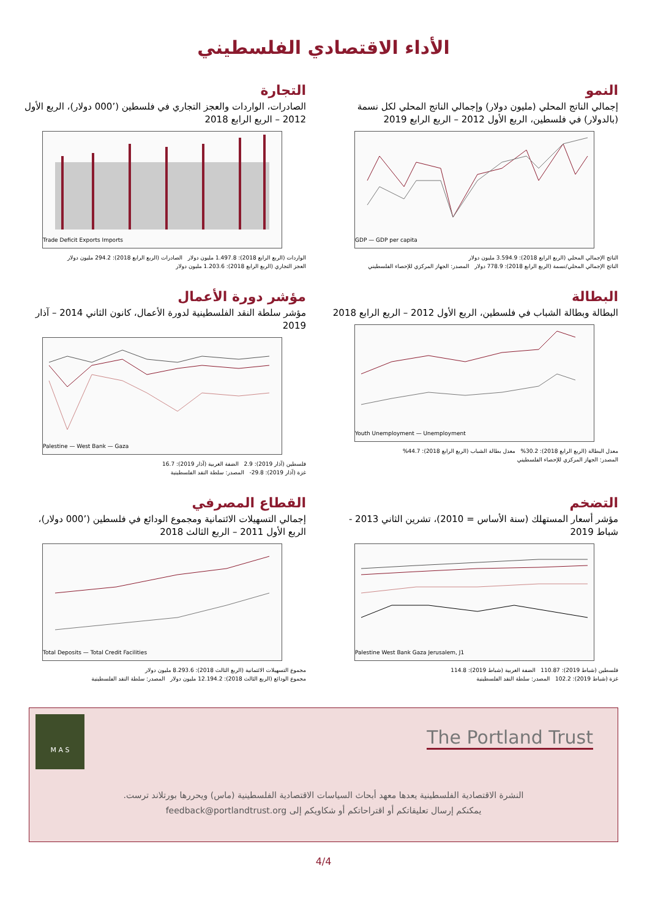الأداء الاقتصادي الفلسطيني
النمو
إجمالي الناتج المحلي (مليون دولار) وإجمالي الناتج المحلي لكل نسمة (بالدولار) في فلسطين، الربع الأول 2012 – الربع الرابع 2019
GDP — GDP per capita
الناتج الإجمالي المحلي (الربع الرابع 2018): 3.594.9 مليون دولار
الناتج الإجمالي المحلي/نسمة (الربع الرابع 2018): 778.9 دولار المصدر: الجهاز المركزي للإحصاء الفلسطيني
التجارة
الصادرات، الواردات والعجز التجاري في فلسطين (’000 دولار)، الربع الأول 2012 – الربع الرابع 2018
Trade Deficit Exports Imports
الواردات (الربع الرابع 2018): 1.497.8 مليون دولار الصادرات (الربع الرابع 2018): 294.2 مليون دولار
العجز التجاري (الربع الرابع 2018): 1.203.6 مليون دولار
البطالة
البطالة وبطالة الشباب في فلسطين، الربع الأول 2012 – الربع الرابع 2018
Youth Unemployment — Unemployment
معدل البطالة (الربع الرابع 2018): 30.2% معدل بطالة الشباب (الربع الرابع 2018): 44.7%
المصدر: الجهاز المركزي للإحصاء الفلسطيني
مؤشر دورة الأعمال
مؤشر سلطة النقد الفلسطينية لدورة الأعمال، كانون الثاني 2014 – آذار 2019
Palestine — West Bank — Gaza
فلسطين (آذار 2019): 2.9 الضفة الغربية (آذار 2019): 16.7
غزة (آذار 2019): ‎-29.8 المصدر: سلطة النقد الفلسطينية
التضخم
مؤشر أسعار المستهلك (سنة الأساس = 2010)، تشرين الثاني 2013 - شباط 2019
Palestine West Bank Gaza Jerusalem, J1
فلسطين (شباط 2019): 110.87 الضفة الغربية (شباط 2019): 114.8
غزة (شباط 2019): 102.2 المصدر: سلطة النقد الفلسطينية
القطاع المصرفي
إجمالي التسهيلات الائتمانية ومجموع الودائع في فلسطين (’000 دولار)، الربع الأول 2011 – الربع الثالث 2018
Total Deposits — Total Credit Facilities
مجموع التسهيلات الائتمانية (الربع الثالث 2018): 8.293.6 مليون دولار
مجموع الودائع (الربع الثالث 2018): 12.194.2 مليون دولار المصدر: سلطة النقد الفلسطينية
M A S
The Portland Trust
النشرة الاقتصادية الفلسطينية يعدها معهد أبحاث السياسات الاقتصادية الفلسطينية (ماس) ويحررها بورتلاند ترست.
يمكنكم إرسال تعليقاتكم أو اقتراحاتكم أو شكاويكم إلى feedback@portlandtrust.org
4/4